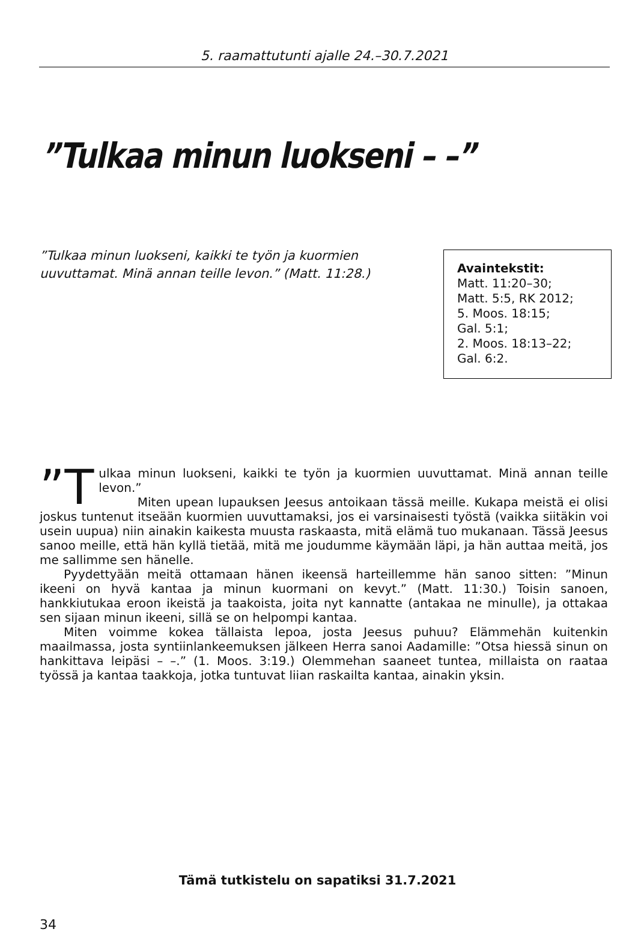5. raamattutunti ajalle 24.–30.7.2021
”Tulkaa minun luokseni – –”
”Tulkaa minun luokseni, kaikki te työn ja kuormien uuvuttamat. Minä annan teille levon.” (Matt. 11:28.)
Avaintekstit:
Matt. 11:20–30;
Matt. 5:5, RK 2012;
5. Moos. 18:15;
Gal. 5:1;
2. Moos. 18:13–22;
Gal. 6:2.
”T ulkaa minun luokseni, kaikki te työn ja kuormien uuvuttamat. Minä annan teille levon.”
Miten upean lupauksen Jeesus antoikaan tässä meille. Kukapa meistä ei olisi joskus tuntenut itseään kuormien uuvuttamaksi, jos ei varsinaisesti työs­tä (vaikka siitäkin voi usein uupua) niin ainakin kaikesta muusta raskaasta, mitä elämä tuo mukanaan. Tässä Jeesus sanoo meille, että hän kyllä tietää, mitä me joudumme käymään läpi, ja hän auttaa meitä, jos me sallimme sen hänelle.
Pyydettyään meitä ottamaan hänen ikeensä harteillemme hän sanoo sitten: ”Minun ikeeni on hyvä kantaa ja minun kuormani on kevyt.” (Matt. 11:30.) Toisin sanoen, hankkiutukaa eroon ikeistä ja taakoista, joita nyt kannatte (antakaa ne minulle), ja ottakaa sen sijaan minun ikeeni, sillä se on helpompi kantaa.
Miten voimme kokea tällaista lepoa, josta Jeesus puhuu? Elämmehän kuiten­kin maailmassa, josta syntiinlankeemuksen jälkeen Herra sanoi Aadamille: ”Otsa hiessä sinun on hankittava leipäsi – –.” (1. Moos. 3:19.) Olemmehan saaneet tun­tea, millaista on raataa työssä ja kantaa taakkoja, jotka tuntuvat liian raskailta kantaa, ainakin yksin.
Tämä tutkistelu on sapatiksi 31.7.2021
34